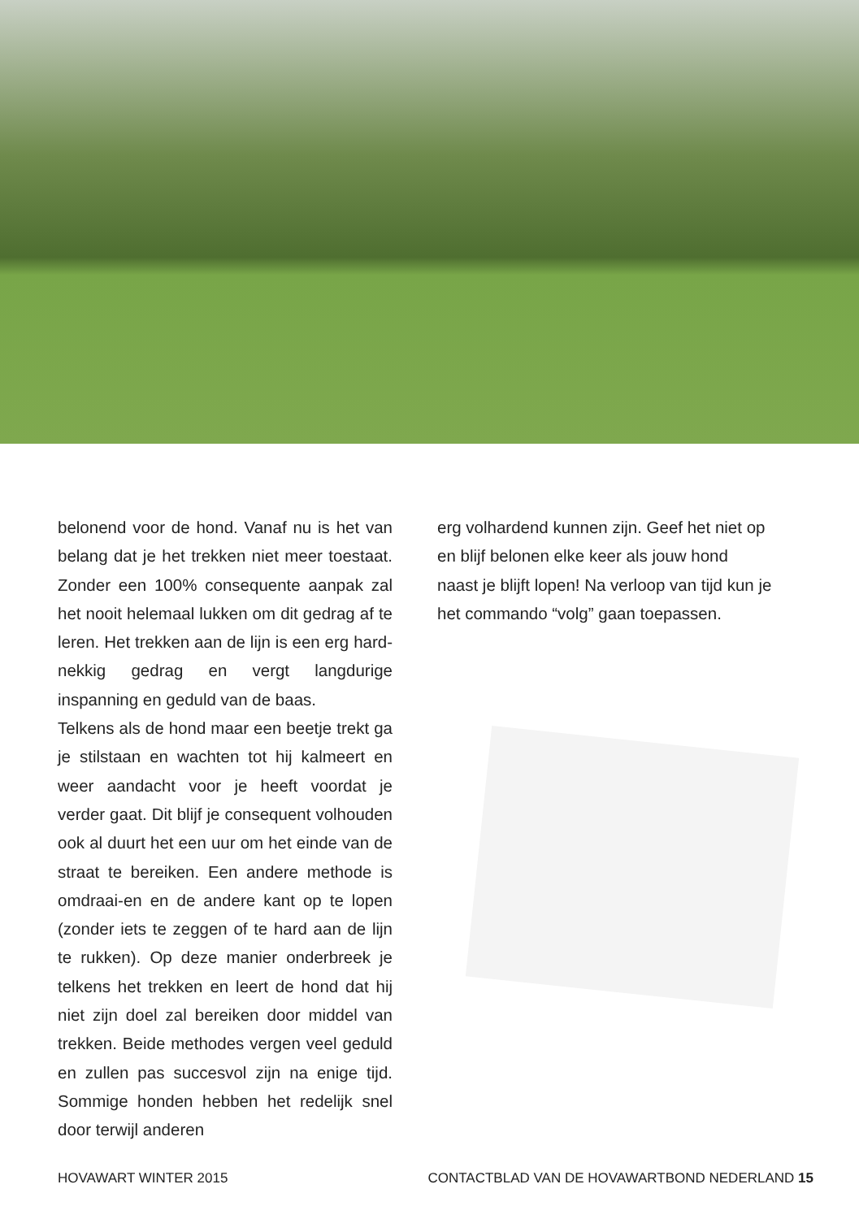belonend voor de hond. Vanaf nu is het van belang dat je het trekken niet meer toestaat. Zonder een 100% consequente aanpak zal het nooit helemaal lukken om dit gedrag af te leren. Het trekken aan de lijn is een erg hard-nekkig gedrag en vergt langdurige inspanning en geduld van de baas.
Telkens als de hond maar een beetje trekt ga je stilstaan en wachten tot hij kalmeert en weer aandacht voor je heeft voordat je verder gaat. Dit blijf je consequent volhouden ook al duurt het een uur om het einde van de straat te bereiken. Een andere methode is omdraai-en en de andere kant op te lopen (zonder iets te zeggen of te hard aan de lijn te rukken). Op deze manier onderbreek je telkens het trekken en leert de hond dat hij niet zijn doel zal bereiken door middel van trekken. Beide methodes vergen veel geduld en zullen pas succesvol zijn na enige tijd. Sommige honden hebben het redelijk snel door terwijl anderen
erg volhardend kunnen zijn. Geef het niet op en blijf belonen elke keer als jouw hond naast je blijft lopen! Na verloop van tijd kun je het commando “volg” gaan toepassen.
HOVAWART WINTER 2015 CONTACTBLAD VAN DE HOVAWARTBOND NEDERLAND 15